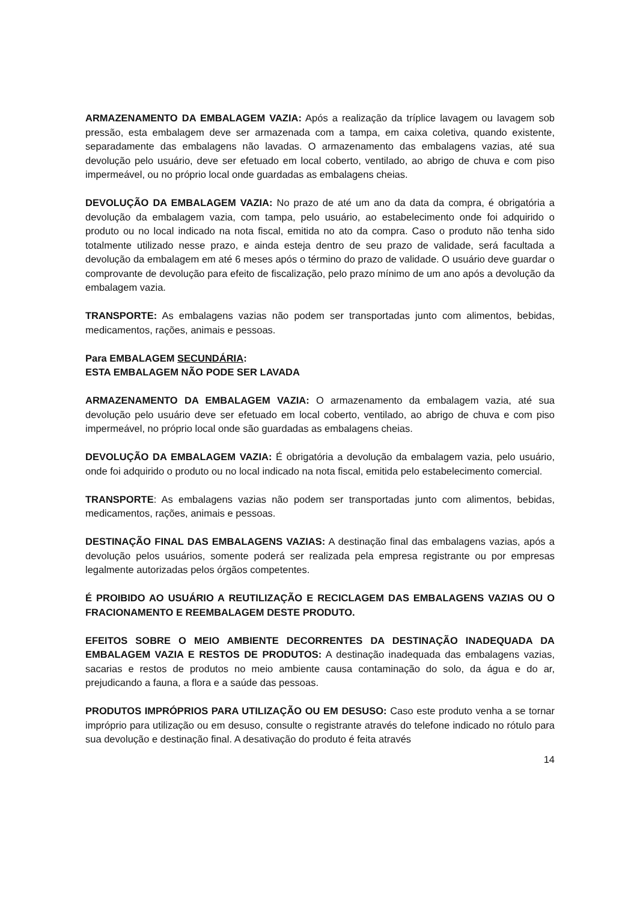ARMAZENAMENTO DA EMBALAGEM VAZIA: Após a realização da tríplice lavagem ou lavagem sob pressão, esta embalagem deve ser armazenada com a tampa, em caixa coletiva, quando existente, separadamente das embalagens não lavadas. O armazenamento das embalagens vazias, até sua devolução pelo usuário, deve ser efetuado em local coberto, ventilado, ao abrigo de chuva e com piso impermeável, ou no próprio local onde guardadas as embalagens cheias.
DEVOLUÇÃO DA EMBALAGEM VAZIA: No prazo de até um ano da data da compra, é obrigatória a devolução da embalagem vazia, com tampa, pelo usuário, ao estabelecimento onde foi adquirido o produto ou no local indicado na nota fiscal, emitida no ato da compra. Caso o produto não tenha sido totalmente utilizado nesse prazo, e ainda esteja dentro de seu prazo de validade, será facultada a devolução da embalagem em até 6 meses após o término do prazo de validade. O usuário deve guardar o comprovante de devolução para efeito de fiscalização, pelo prazo mínimo de um ano após a devolução da embalagem vazia.
TRANSPORTE: As embalagens vazias não podem ser transportadas junto com alimentos, bebidas, medicamentos, rações, animais e pessoas.
Para EMBALAGEM SECUNDÁRIA:
ESTA EMBALAGEM NÃO PODE SER LAVADA
ARMAZENAMENTO DA EMBALAGEM VAZIA: O armazenamento da embalagem vazia, até sua devolução pelo usuário deve ser efetuado em local coberto, ventilado, ao abrigo de chuva e com piso impermeável, no próprio local onde são guardadas as embalagens cheias.
DEVOLUÇÃO DA EMBALAGEM VAZIA: É obrigatória a devolução da embalagem vazia, pelo usuário, onde foi adquirido o produto ou no local indicado na nota fiscal, emitida pelo estabelecimento comercial.
TRANSPORTE: As embalagens vazias não podem ser transportadas junto com alimentos, bebidas, medicamentos, rações, animais e pessoas.
DESTINAÇÃO FINAL DAS EMBALAGENS VAZIAS: A destinação final das embalagens vazias, após a devolução pelos usuários, somente poderá ser realizada pela empresa registrante ou por empresas legalmente autorizadas pelos órgãos competentes.
É PROIBIDO AO USUÁRIO A REUTILIZAÇÃO E RECICLAGEM DAS EMBALAGENS VAZIAS OU O FRACIONAMENTO E REEMBALAGEM DESTE PRODUTO.
EFEITOS SOBRE O MEIO AMBIENTE DECORRENTES DA DESTINAÇÃO INADEQUADA DA EMBALAGEM VAZIA E RESTOS DE PRODUTOS: A destinação inadequada das embalagens vazias, sacarias e restos de produtos no meio ambiente causa contaminação do solo, da água e do ar, prejudicando a fauna, a flora e a saúde das pessoas.
PRODUTOS IMPRÓPRIOS PARA UTILIZAÇÃO OU EM DESUSO: Caso este produto venha a se tornar impróprio para utilização ou em desuso, consulte o registrante através do telefone indicado no rótulo para sua devolução e destinação final. A desativação do produto é feita através
14